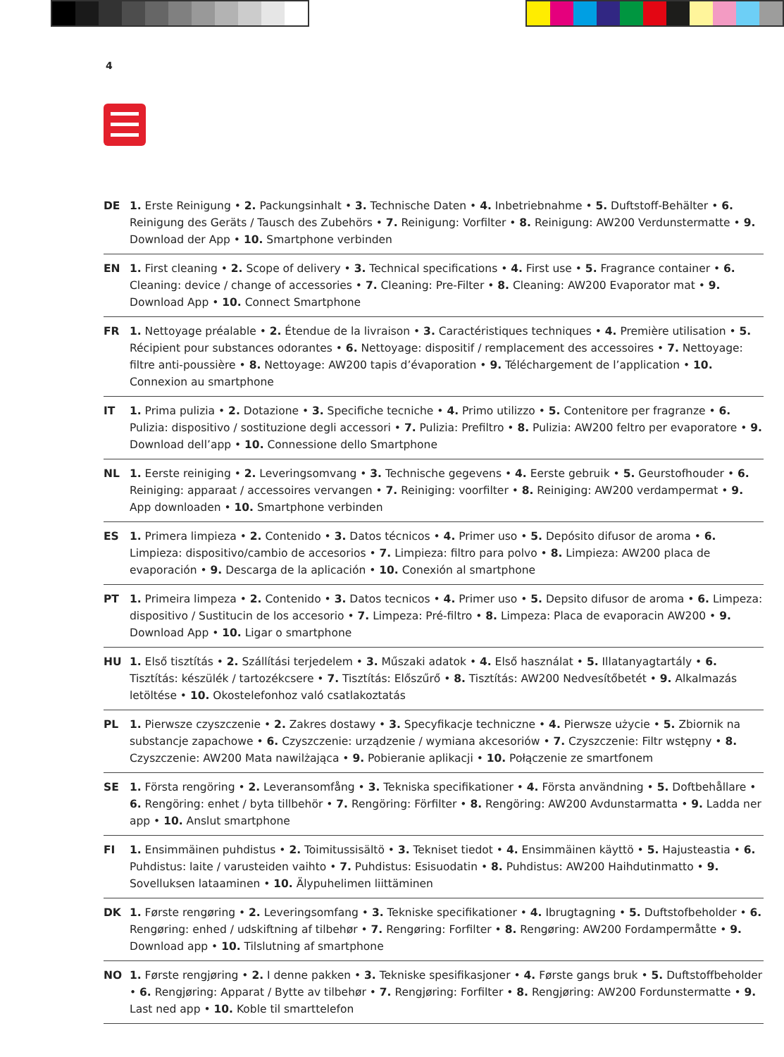4
DE 1. Erste Reinigung • 2. Packungsinhalt • 3. Technische Daten • 4. Inbetriebnahme • 5. Duftstoff-Behälter • 6. Reinigung des Geräts / Tausch des Zubehörs • 7. Reinigung: Vorfilter • 8. Reinigung: AW200 Verdunstermatte • 9. Download der App • 10. Smartphone verbinden
EN 1. First cleaning • 2. Scope of delivery • 3. Technical specifications • 4. First use • 5. Fragrance container • 6. Cleaning: device / change of accessories • 7. Cleaning: Pre-Filter • 8. Cleaning: AW200 Evaporator mat • 9. Download App • 10. Connect Smartphone
FR 1. Nettoyage préalable • 2. Étendue de la livraison • 3. Caractéristiques techniques • 4. Première utilisation • 5. Récipient pour substances odorantes • 6. Nettoyage: dispositif / remplacement des accessoires • 7. Nettoyage: filtre anti-poussière • 8. Nettoyage: AW200 tapis d’évaporation • 9. Téléchargement de l’application • 10. Connexion au smartphone
IT 1. Prima pulizia • 2. Dotazione • 3. Specifiche tecniche • 4. Primo utilizzo • 5. Contenitore per fragranze • 6. Pulizia: dispositivo / sostituzione degli accessori • 7. Pulizia: Prefiltro • 8. Pulizia: AW200 feltro per evaporatore • 9. Download dell’app • 10. Connessione dello Smartphone
NL 1. Eerste reiniging • 2. Leveringsomvang • 3. Technische gegevens • 4. Eerste gebruik • 5. Geurstofhouder • 6. Reiniging: apparaat / accessoires vervangen • 7. Reiniging: voorfilter • 8. Reiniging: AW200 verdampermat • 9. App downloaden • 10. Smartphone verbinden
ES 1. Primera limpieza • 2. Contenido • 3. Datos técnicos • 4. Primer uso • 5. Depósito difusor de aroma • 6. Limpieza: dispositivo/cambio de accesorios • 7. Limpieza: filtro para polvo • 8. Limpieza: AW200 placa de evaporación • 9. Descarga de la aplicación • 10. Conexión al smartphone
PT 1. Primeira limpeza • 2. Contenido • 3. Datos tecnicos • 4. Primer uso • 5. Depsito difusor de aroma • 6. Limpeza: dispositivo / Sustitucin de los accesorio • 7. Limpeza: Pré-filtro • 8. Limpeza: Placa de evaporacin AW200 • 9. Download App • 10. Ligar o smartphone
HU 1. Első tisztítás • 2. Szállítási terjedelem • 3. Műszaki adatok • 4. Első használat • 5. Illatanyagtartály • 6. Tisztítás: készülék / tartozékcsere • 7. Tisztítás: Előszűrő • 8. Tisztítás: AW200 Nedvesítőbetét • 9. Alkalmazás letöltése • 10. Okostelefonhoz való csatlakoztatás
PL 1. Pierwsze czyszczenie • 2. Zakres dostawy • 3. Specyfikacje techniczne • 4. Pierwsze użycie • 5. Zbiornik na substancje zapachowe • 6. Czyszczenie: urządzenie / wymiana akcesoriów • 7. Czyszczenie: Filtr wstępny • 8. Czyszczenie: AW200 Mata nawilżająca • 9. Pobieranie aplikacji • 10. Połączenie ze smartfonem
SE 1. Första rengöring • 2. Leveransomfång • 3. Tekniska specifikationer • 4. Första användning • 5. Doftbehållare • 6. Rengöring: enhet / byta tillbehör • 7. Rengöring: Förfilter • 8. Rengöring: AW200 Avdunstarmatta • 9. Ladda ner app • 10. Anslut smartphone
FI 1. Ensimmäinen puhdistus • 2. Toimitussisältö • 3. Tekniset tiedot • 4. Ensimmäinen käyttö • 5. Hajusteastia • 6. Puhdistus: laite / varusteiden vaihto • 7. Puhdistus: Esisuodatin • 8. Puhdistus: AW200 Haihdutinmatto • 9. Sovelluksen lataaminen • 10. Älypuhelimen liittäminen
DK 1. Første rengøring • 2. Leveringsomfang • 3. Tekniske specifikationer • 4. Ibrugtagning • 5. Duftstofbeholder • 6. Rengøring: enhed / udskiftning af tilbehør • 7. Rengøring: Forfilter • 8. Rengøring: AW200 Fordampermåtte • 9. Download app • 10. Tilslutning af smartphone
NO 1. Første rengjøring • 2. I denne pakken • 3. Tekniske spesifikasjoner • 4. Første gangs bruk • 5. Duftstoffbeholder • 6. Rengjøring: Apparat / Bytte av tilbehør • 7. Rengjøring: Forfilter • 8. Rengjøring: AW200 Fordunstermatte • 9. Last ned app • 10. Koble til smarttelefon